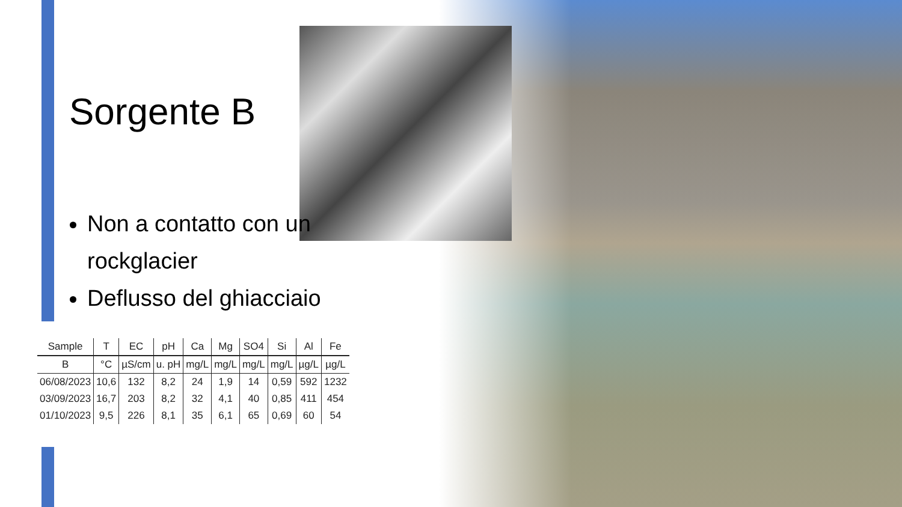Sorgente B
Non a contatto con un rockglacier
Deflusso del ghiacciaio
| Sample | T | EC | pH | Ca | Mg | SO4 | Si | Al | Fe |
| --- | --- | --- | --- | --- | --- | --- | --- | --- | --- |
| B | °C | µS/cm | u. pH | mg/L | mg/L | mg/L | mg/L | µg/L | µg/L |
| 06/08/2023 | 10,6 | 132 | 8,2 | 24 | 1,9 | 14 | 0,59 | 592 | 1232 |
| 03/09/2023 | 16,7 | 203 | 8,2 | 32 | 4,1 | 40 | 0,85 | 411 | 454 |
| 01/10/2023 | 9,5 | 226 | 8,1 | 35 | 6,1 | 65 | 0,69 | 60 | 54 |